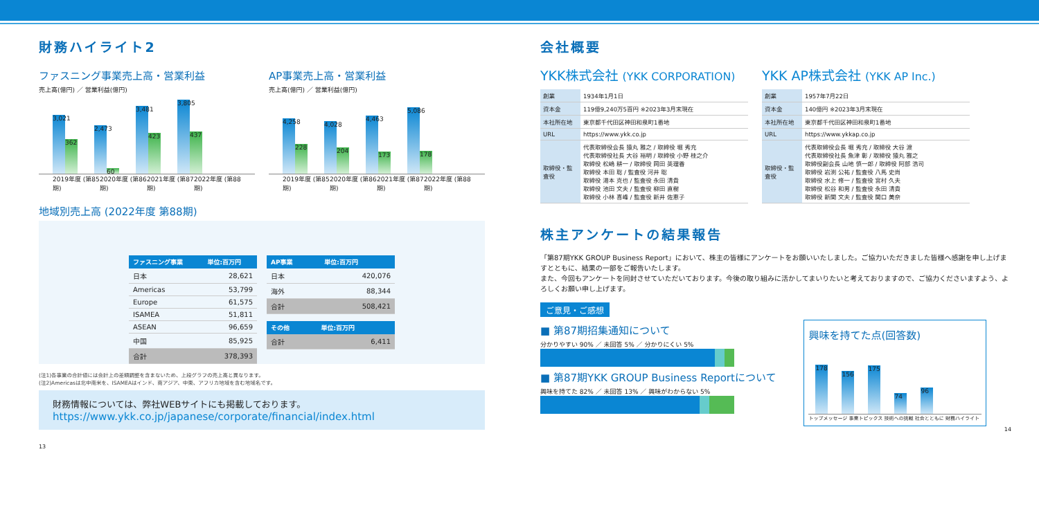財務ハイライト2
ファスニング事業売上高・営業利益
売上高(億円) ／ 営業利益(億円)
3,021 362
2,473 60
3,481 423
3,805 437
2019年度 (第85期) 2020年度 (第86期) 2021年度 (第87期) 2022年度 (第88期)
AP事業売上高・営業利益
売上高(億円) ／ 営業利益(億円)
4,258 228
4,028 204
4,463 173
5,086 178
2019年度 (第85期) 2020年度 (第86期) 2021年度 (第87期) 2022年度 (第88期)
地域別売上高 (2022年度 第88期)
| ファスニング事業 | 単位:百万円 |
| --- | --- |
| 日本 | 28,621 |
| Americas | 53,799 |
| Europe | 61,575 |
| ISAMEA | 51,811 |
| ASEAN | 96,659 |
| 中国 | 85,925 |
| 合計 | 378,393 |
| AP事業 | 単位:百万円 |
| --- | --- |
| 日本 | 420,076 |
| 海外 | 88,344 |
| 合計 | 508,421 |
| その他 | 単位:百万円 |
| --- | --- |
| 合計 | 6,411 |
(注1)各事業の合計値には会計上の差額調整を含まないため、上段グラフの売上高と異なります。
(注2)Americasは北中南米を、ISAMEAはインド、南アジア、中東、アフリカ地域を含む地域名です。
財務情報については、弊社WEBサイトにも掲載しております。
https://www.ykk.co.jp/japanese/corporate/financial/index.html
13
会社概要
YKK株式会社 (YKK CORPORATION)
| 創業 | 1934年1月1日 |
| 資本金 | 119億9,240万5百円 ※2023年3月末現在 |
| 本社所在地 | 東京都千代田区神田和泉町1番地 |
| URL | https://www.ykk.co.jp |
| 取締役・監査役 | 代表取締役会長 猿丸 雅之 / 取締役 堀 秀充 代表取締役社長 大谷 裕明 / 取締役 小野 桂之介 取締役 松嶋 耕一 / 取締役 岡田 英理香 取締役 本田 聡 / 監査役 河井 聡 取締役 湯本 克也 / 監査役 永田 清貴 取締役 池田 文夫 / 監査役 柳田 直樹 取締役 小林 喜峰 / 監査役 新井 佐恵子 |
YKK AP株式会社 (YKK AP Inc.)
| 創業 | 1957年7月22日 |
| 資本金 | 140億円 ※2023年3月末現在 |
| 本社所在地 | 東京都千代田区神田和泉町1番地 |
| URL | https://www.ykkap.co.jp |
| 取締役・監査役 | 代表取締役会長 堀 秀充 / 取締役 大谷 渡 代表取締役社長 魚津 彰 / 取締役 猿丸 雅之 取締役副会長 山地 慎一郎 / 取締役 阿部 浩司 取締役 岩渕 公祐 / 監査役 八馬 史尚 取締役 水上 修一 / 監査役 宮村 久夫 取締役 松谷 和男 / 監査役 永田 清貴 取締役 新関 文夫 / 監査役 関口 美奈 |
株主アンケートの結果報告
「第87期YKK GROUP Business Report」において、株主の皆様にアンケートをお願いいたしました。ご協力いただきました皆様へ感謝を申し上げますとともに、結果の一部をご報告いたします。
また、今回もアンケートを同封させていただいております。今後の取り組みに活かしてまいりたいと考えておりますので、ご協力くださいますよう、よろしくお願い申し上げます。
ご意見・ご感想
■ 第87期招集通知について
分かりやすい 90% ／ 未回答 5% ／ 分かりにくい 5%
■ 第87期YKK GROUP Business Reportについて
興味を持てた 82% ／ 未回答 13% ／ 興味がわからない 5%
興味を持てた点(回答数)
178 156 175 74 96
トップメッセージ 事業トピックス 技術への挑戦 社会とともに 財務ハイライト
14